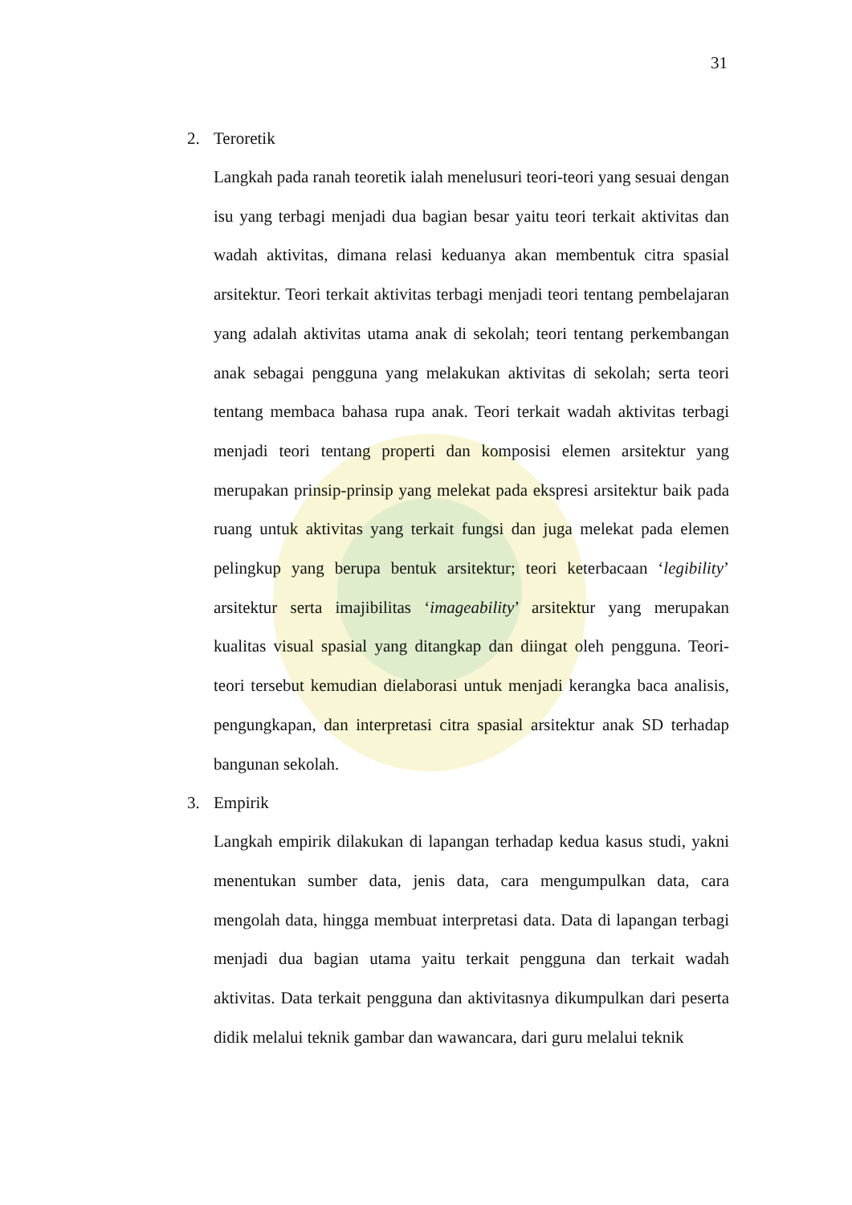31
2. Teroretik
Langkah pada ranah teoretik ialah menelusuri teori-teori yang sesuai dengan isu yang terbagi menjadi dua bagian besar yaitu teori terkait aktivitas dan wadah aktivitas, dimana relasi keduanya akan membentuk citra spasial arsitektur. Teori terkait aktivitas terbagi menjadi teori tentang pembelajaran yang adalah aktivitas utama anak di sekolah; teori tentang perkembangan anak sebagai pengguna yang melakukan aktivitas di sekolah; serta teori tentang membaca bahasa rupa anak. Teori terkait wadah aktivitas terbagi menjadi teori tentang properti dan komposisi elemen arsitektur yang merupakan prinsip-prinsip yang melekat pada ekspresi arsitektur baik pada ruang untuk aktivitas yang terkait fungsi dan juga melekat pada elemen pelingkup yang berupa bentuk arsitektur; teori keterbacaan ‘legibility’ arsitektur serta imajibilitas ‘imageability’ arsitektur yang merupakan kualitas visual spasial yang ditangkap dan diingat oleh pengguna. Teori-teori tersebut kemudian dielaborasi untuk menjadi kerangka baca analisis, pengungkapan, dan interpretasi citra spasial arsitektur anak SD terhadap bangunan sekolah.
3. Empirik
Langkah empirik dilakukan di lapangan terhadap kedua kasus studi, yakni menentukan sumber data, jenis data, cara mengumpulkan data, cara mengolah data, hingga membuat interpretasi data. Data di lapangan terbagi menjadi dua bagian utama yaitu terkait pengguna dan terkait wadah aktivitas. Data terkait pengguna dan aktivitasnya dikumpulkan dari peserta didik melalui teknik gambar dan wawancara, dari guru melalui teknik